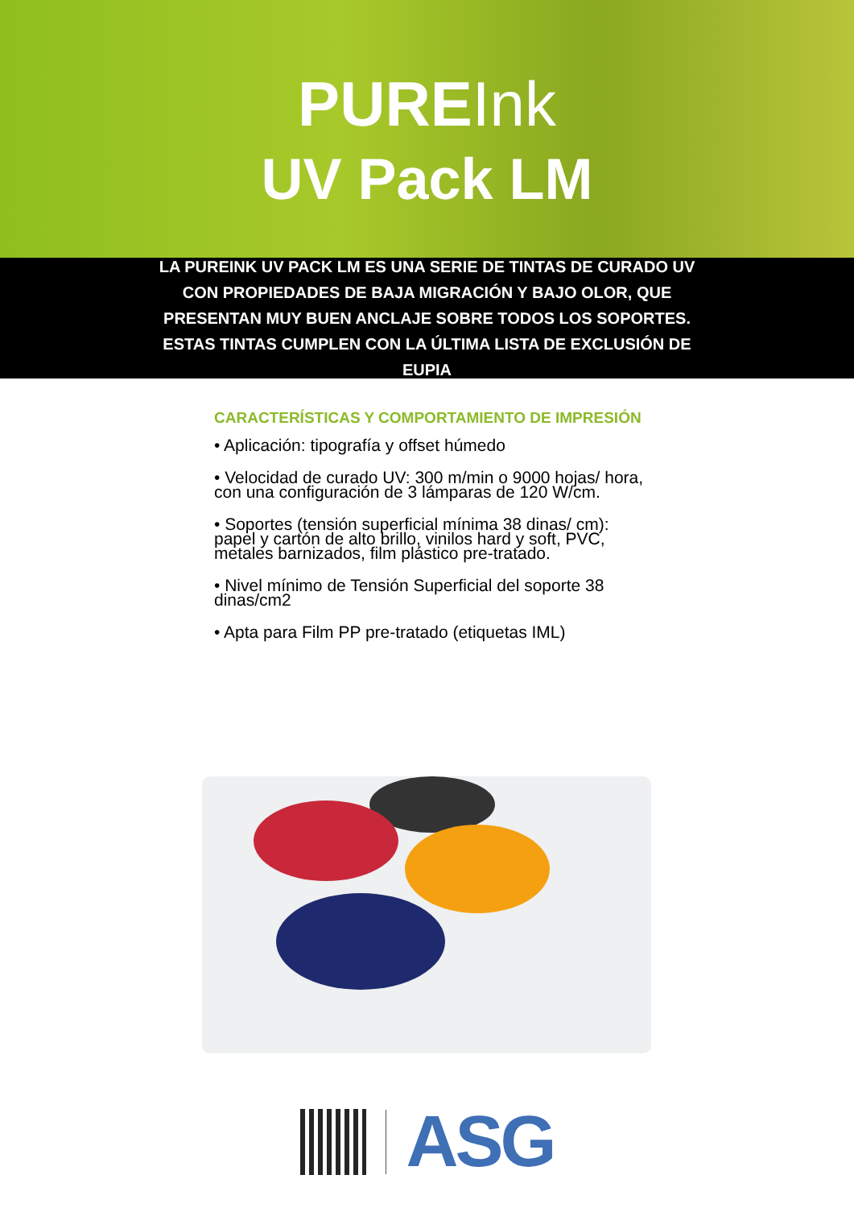PUREInk
UV Pack LM
LA PUREINK UV PACK LM ES UNA SERIE DE TINTAS DE CURADO UV CON PROPIEDADES DE BAJA MIGRACIÓN Y BAJO OLOR, QUE PRESENTAN MUY BUEN ANCLAJE SOBRE TODOS LOS SOPORTES. ESTAS TINTAS CUMPLEN CON LA ÚLTIMA LISTA DE EXCLUSIÓN DE EUPIA
CARACTERÍSTICAS Y COMPORTAMIENTO DE IMPRESIÓN
• Aplicación: tipografía y offset húmedo
• Velocidad de curado UV: 300 m/min o 9000 hojas/ hora, con una configuración de 3 lámparas de 120 W/cm.
• Soportes (tensión superficial mínima 38 dinas/ cm): papel y cartón de alto brillo, vinilos hard y soft, PVC, metales barnizados, film plástico pre-tratado.
• Nivel mínimo de Tensión Superficial del soporte 38 dinas/cm2
• Apta para Film PP pre-tratado (etiquetas IML)
ASG